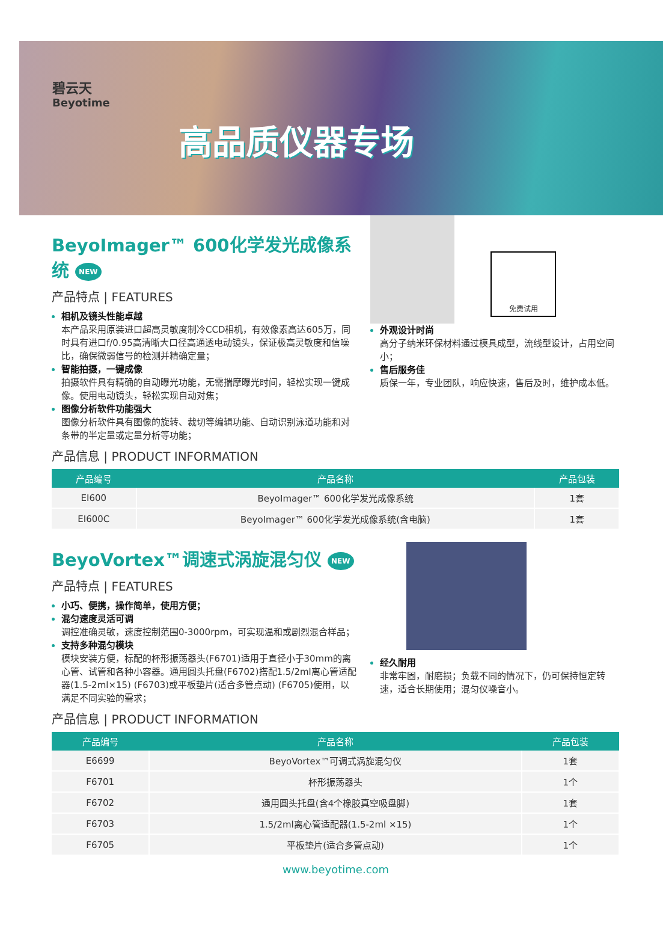碧云天
Beyotime
高品质仪器专场
BeyoImager™ 600化学发光成像系统 NEW
产品特点 | FEATURES
相机及镜头性能卓越
本产品采用原装进口超高灵敏度制冷CCD相机，有效像素高达605万，同时具有进口f/0.95高清晰大口径高通透电动镜头，保证极高灵敏度和信噪比，确保微弱信号的检测并精确定量；
智能拍摄，一键成像
拍摄软件具有精确的自动曝光功能，无需揣摩曝光时间，轻松实现一键成像。使用电动镜头，轻松实现自动对焦；
图像分析软件功能强大
图像分析软件具有图像的旋转、裁切等编辑功能、自动识别泳道功能和对条带的半定量或定量分析等功能；
免费试用
外观设计时尚
高分子纳米环保材料通过模具成型，流线型设计，占用空间小；
售后服务佳
质保一年，专业团队，响应快速，售后及时，维护成本低。
产品信息 | PRODUCT INFORMATION
| 产品编号 | 产品名称 | 产品包装 |
| --- | --- | --- |
| EI600 | BeyoImager™ 600化学发光成像系统 | 1套 |
| EI600C | BeyoImager™ 600化学发光成像系统(含电脑) | 1套 |
BeyoVortex™调速式涡旋混匀仪 NEW
产品特点 | FEATURES
小巧、便携，操作简单，使用方便；
混匀速度灵活可调
调控准确灵敏，速度控制范围0-3000rpm，可实现温和或剧烈混合样品；
支持多种混匀模块
模块安装方便，标配的杯形振荡器头(F6701)适用于直径小于30mm的离心管、试管和各种小容器。通用圆头托盘(F6702)搭配1.5/2ml离心管适配器(1.5-2ml×15) (F6703)或平板垫片(适合多管点动) (F6705)使用，以满足不同实验的需求；
经久耐用
非常牢固，耐磨损；负载不同的情况下，仍可保持恒定转速，适合长期使用；混匀仪噪音小。
产品信息 | PRODUCT INFORMATION
| 产品编号 | 产品名称 | 产品包装 |
| --- | --- | --- |
| E6699 | BeyoVortex™可调式涡旋混匀仪 | 1套 |
| F6701 | 杯形振荡器头 | 1个 |
| F6702 | 通用圆头托盘(含4个橡胶真空吸盘脚) | 1套 |
| F6703 | 1.5/2ml离心管适配器(1.5-2ml ×15) | 1个 |
| F6705 | 平板垫片(适合多管点动) | 1个 |
www.beyotime.com